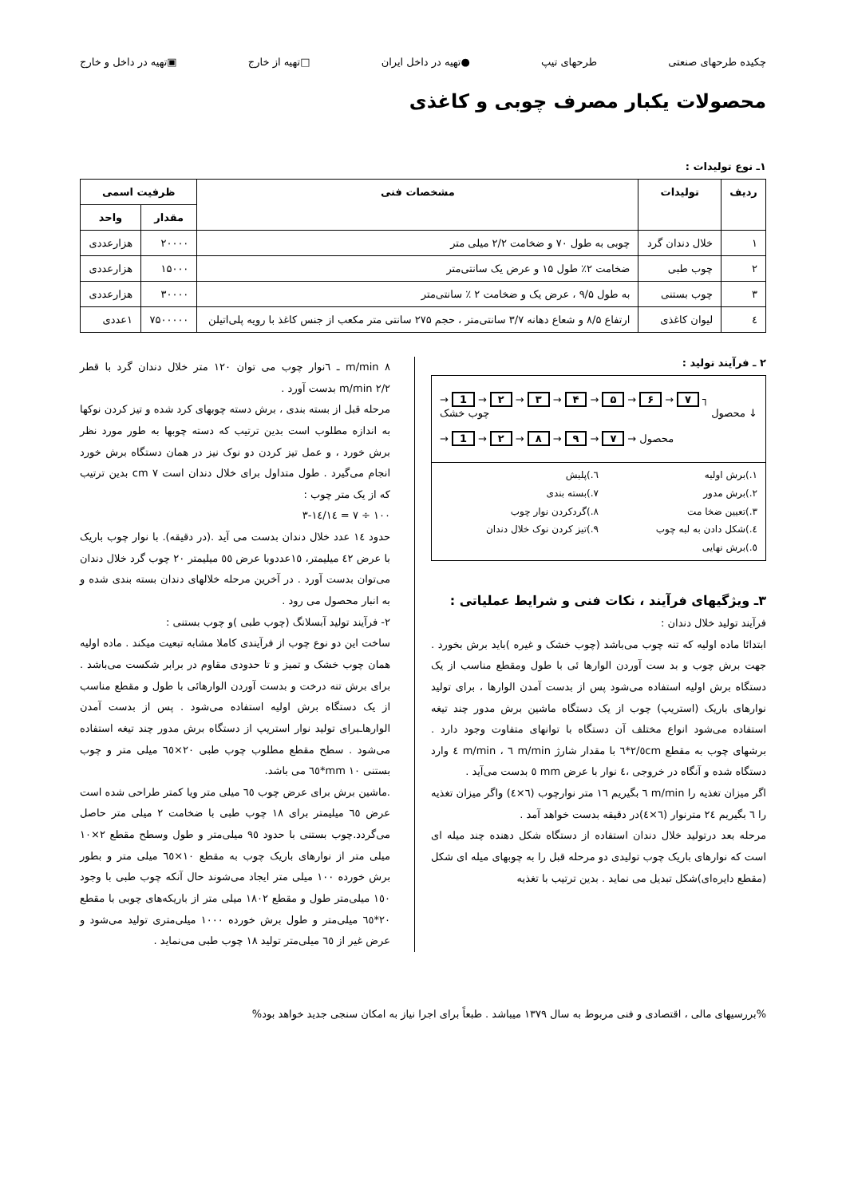چکیده طرحهای صنعتی طرحهای تیپ ●تهیه در داخل ایران □تهیه از خارج ▣تهیه در داخل و خارج
محصولات یکبار مصرف چوبی و کاغذی
۱ـ نوع تولیدات :
| ردیف | تولیدات | مشخصات فنی | ظرفیت اسمی | |
| --- | --- | --- | --- | --- |
| | | | مقدار | واحد |
| ۱ | خلال دندان گرد | چوبی به طول ۷۰ و ضخامت ۲/۲ میلی متر | ۲۰۰۰۰ | هزارعددی |
| ۲ | چوب طبی | ضخامت ۲٪ طول ۱۵ و عرض یک سانتی‌متر | ۱۵۰۰۰ | هزارعددی |
| ۳ | چوب بستنی | به طول ۹/۵ ، عرض یک و ضخامت ۲ ٪ سانتی‌متر | ۳۰۰۰۰ | هزارعددی |
| ٤ | لیوان کاغذی | ارتفاع ۸/۵ و شعاع دهانه ۳/۷ سانتی‌متر ، حجم ۲۷۵ سانتی متر مکعب از جنس کاغذ با رویه پلی‌اتیلن | ۷۵۰۰۰۰۰ | ۱عددی |
۲ ـ فرآیند تولید :
→ 1 → ۲ → ۳ → ۴ → ۵ → ۶ → ۷ ┐
چوب خشک محصول ↓
→ 1 → ۲ → ۸ → ۹ → ۷ → محصول
۱.)برش اولیه ٦.)پلیش ۲.)برش مدور ۷.)بسته بندی ۳.)تعیین ضخا مت ۸.)گردکردن نوار چوب ٤.)شکل دادن به لبه چوب ۹.)تیز کردن نوک خلال دندان ٥.)برش نهایی
۳ـ ویژگیهای فرآیند ، نکات فنی و شرایط عملیاتی :
فرآیند تولید خلال دندان :
ابتدائا ماده اولیه که تنه چوب می‌باشد (چوب خشک و غیره )باید برش بخورد . جهت برش چوب و بد ست آوردن الوارها ئی با طول ومقطع مناسب از یک دستگاه برش اولیه استفاده می‌شود پس از بدست آمدن الوارها ، برای تولید نوارهای باریک (استریپ) چوب از یک دستگاه ماشین برش مدور چند تیغه استفاده می‌شود انواع مختلف آن دستگاه با توانهای متفاوت وجود دارد . برشهای چوب به مقطع ۲/٥cm*٦ با مقدار شارژ m/min ٦ ، m/min ٤ وارد دستگاه شده و آنگاه در خروجی ،٤ نوار با عرض mm ٥ بدست می‌آید .
اگر میزان تغذیه را m/min ٦ بگیریم ١٦ متر نوارچوب (٦×٤) واگر میزان تغذیه را ٦ بگیریم ٢٤ مترنوار (٦×٤)در دقیقه بدست خواهد آمد .
مرحله بعد درتولید خلال دندان استفاده از دستگاه شکل دهنده چند میله ای است که نوارهای باریک چوب تولیدی دو مرحله قبل را به چوبهای میله ای شکل (مقطع دایره‌ای)شکل تبدیل می نماید . بدین ترتیب با تغذیه
m/min ۸ ـ ٦نوار چوب می توان ۱۲۰ متر خلال دندان گرد با قطر m/min ۲/۲ بدست آورد .
مرحله قبل از بسته بندی ، برش دسته چوبهای کرد شده و تیز کردن نوکها به اندازه مطلوب است بدین ترتیب که دسته چوبها به طور مورد نظر برش خورد ، و عمل تیز کردن دو نوک نیز در همان دستگاه برش خورد انجام می‌گیرد . طول متداول برای خلال دندان است cm ۷ بدین ترتیب که از یک متر چوب :
۱۰۰ ÷ ۷ = ۱٤/۳-۱٤
حدود ۱٤ عدد خلال دندان بدست می آید .(در دقیقه). با نوار چوب باریک با عرض ٤۲ میلیمتر، ۱٥عددوبا عرض ٥٥ میلیمتر ۲۰ چوب گرد خلال دندان می‌توان بدست آورد . در آخرین مرحله خلالهای دندان بسته بندی شده و به انبار محصول می رود .
۲- فرآیند تولید آبسلانگ (چوب طبی )و چوب بستنی :
ساخت این دو نوع چوب از فرآیندی کاملا مشابه تبعیت میکند . ماده اولیه همان چوب خشک و تمیز و تا حدودی مقاوم در برابر شکست می‌باشد . برای برش تنه درخت و بدست آوردن الوارهائی با طول و مقطع مناسب از یک دستگاه برش اولیه استفاده می‌شود . پس از بدست آمدن الوارهاـبرای تولید نوار استریپ از دستگاه برش مدور چند تیغه استفاده می‌شود . سطح مقطع مطلوب چوب طبی ۲۰×٦٥ میلی متر و چوب بستنی mm ۱۰*٦٥ می باشد.
.ماشین برش برای عرض چوب ٦٥ میلی متر ویا کمتر طراحی شده است عرض ٦٥ میلیمتر برای ۱۸ چوب طبی با ضخامت ۲ میلی متر حاصل می‌گردد.چوب بستنی با حدود ۹٥ میلی‌متر و طول وسطح مقطع ۲×۱۰ میلی متر از نوارهای باریک چوب به مقطع ۱۰×٦٥ میلی متر و بطور برش خورده ۱۰۰ میلی متر ایجاد می‌شوند حال آنکه چوب طبی با وجود ۱٥۰ میلی‌متر طول و مقطع ۱۸۰۲ میلی متر از باریکه‌های چوبی با مقطع ۲۰*٦٥ میلی‌متر و طول برش خورده ۱۰۰۰ میلی‌متری تولید می‌شود و عرض غیر از ٦٥ میلی‌متر تولید ۱۸ چوب طبی می‌نماید .
%بررسیهای مالی ، اقتصادی و فنی مربوط به سال ۱۳۷۹ میباشد . طبعاً برای اجرا نیاز به امکان سنجی جدید خواهد بود%